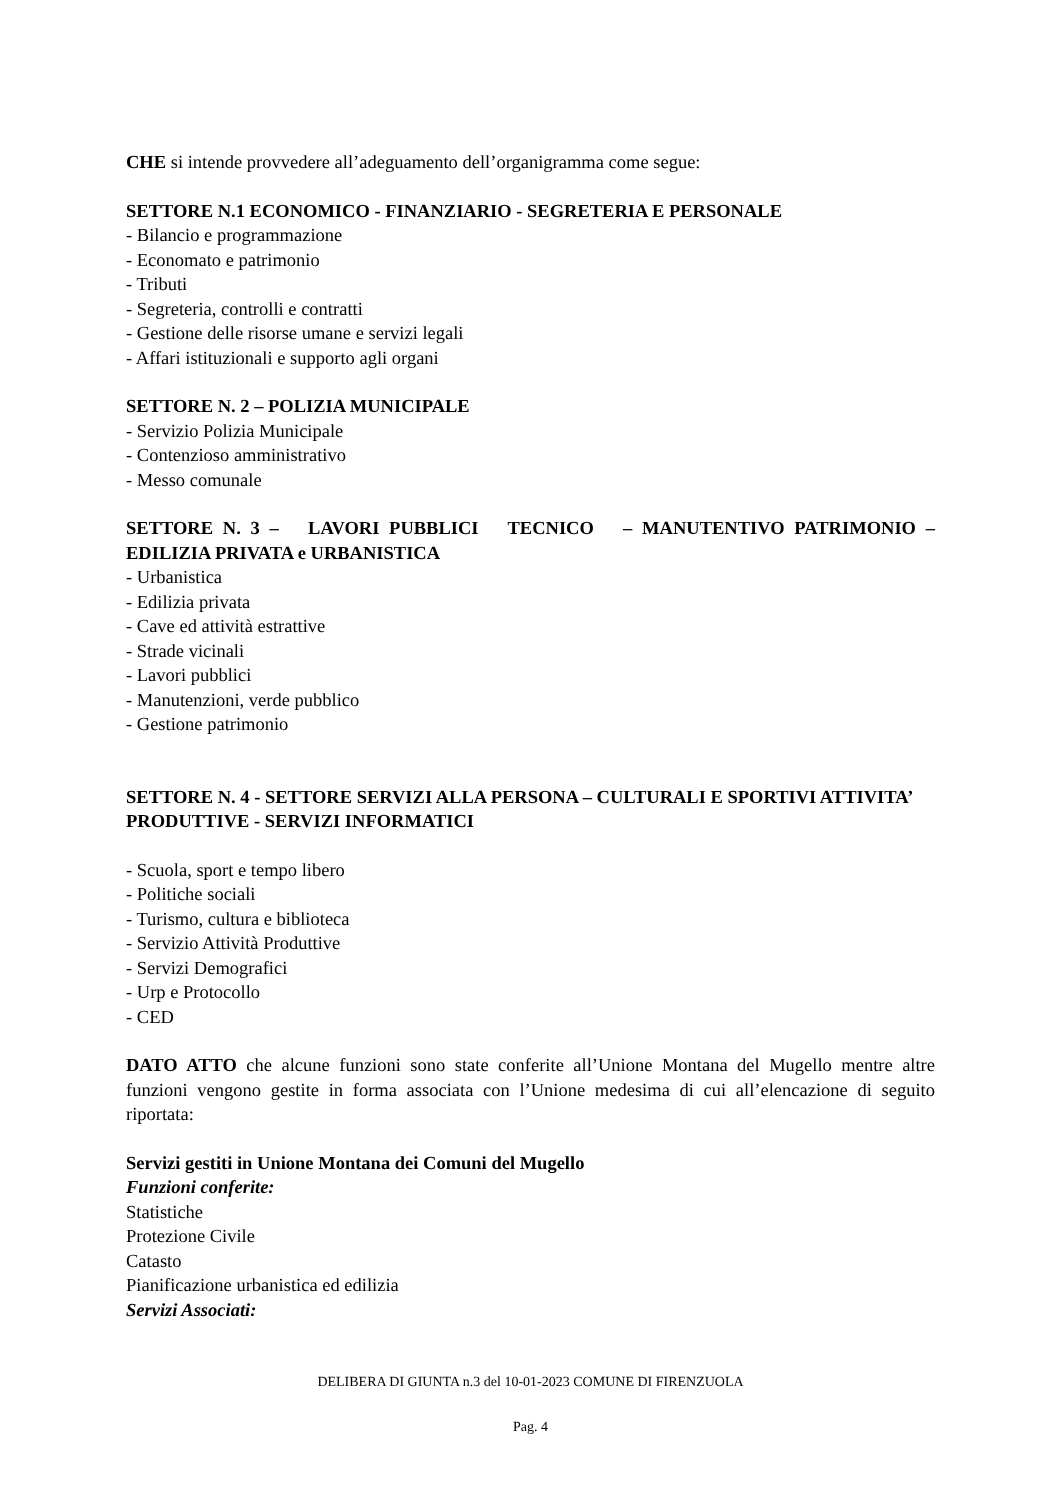CHE si intende provvedere all’adeguamento dell’organigramma come segue:
SETTORE N.1 ECONOMICO - FINANZIARIO - SEGRETERIA E PERSONALE
- Bilancio e programmazione
- Economato e patrimonio
- Tributi
- Segreteria, controlli e contratti
- Gestione delle risorse umane e servizi legali
- Affari istituzionali e supporto agli organi
SETTORE N. 2 – POLIZIA MUNICIPALE
- Servizio Polizia Municipale
- Contenzioso amministrativo
- Messo comunale
SETTORE N. 3 – LAVORI PUBBLICI TECNICO – MANUTENTIVO PATRIMONIO – EDILIZIA PRIVATA e URBANISTICA
- Urbanistica
- Edilizia privata
- Cave ed attività estrattive
- Strade vicinali
- Lavori pubblici
- Manutenzioni, verde pubblico
- Gestione patrimonio
SETTORE N. 4 - SETTORE SERVIZI ALLA PERSONA – CULTURALI E SPORTIVI ATTIVITA’ PRODUTTIVE - SERVIZI INFORMATICI
- Scuola, sport e tempo libero
- Politiche sociali
- Turismo, cultura e biblioteca
- Servizio Attività Produttive
- Servizi Demografici
- Urp e Protocollo
- CED
DATO ATTO che alcune funzioni sono state conferite all’Unione Montana del Mugello mentre altre funzioni vengono gestite in forma associata con l’Unione medesima di cui all’elencazione di seguito riportata:
Servizi gestiti in Unione Montana dei Comuni del Mugello
Funzioni conferite:
Statistiche
Protezione Civile
Catasto
Pianificazione urbanistica ed edilizia
Servizi Associati:
DELIBERA DI GIUNTA n.3 del 10-01-2023 COMUNE DI FIRENZUOLA
Pag. 4